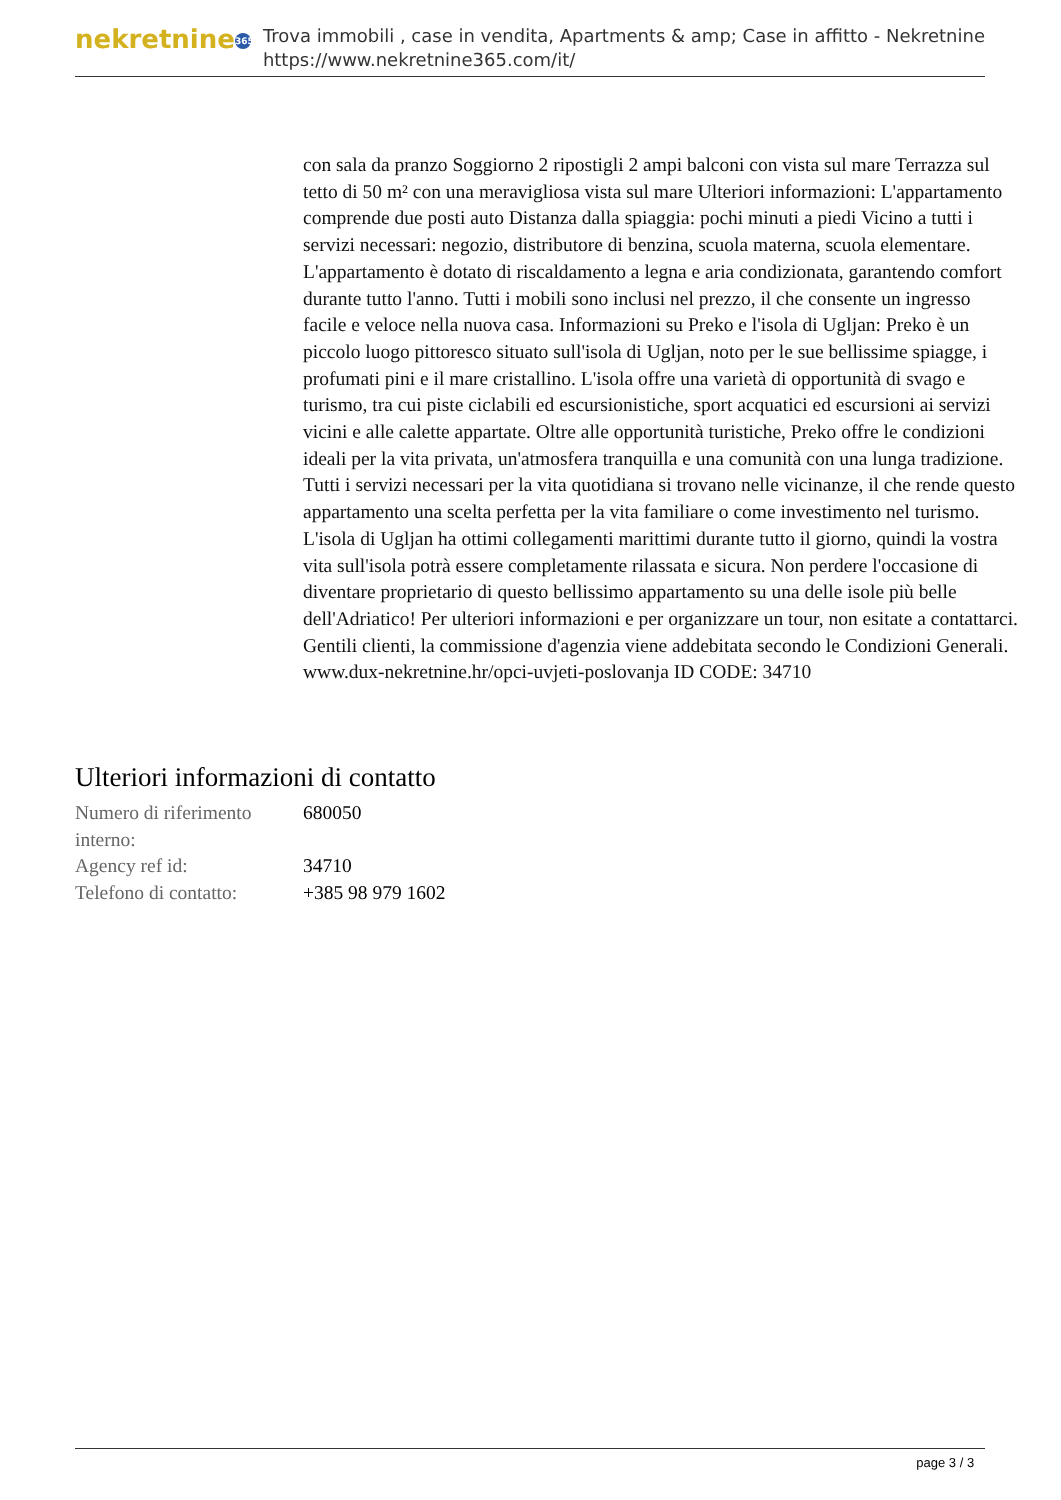nekretnine 365
Trova immobili , case in vendita, Apartments & amp; Case in affitto - Nekretnine
https://www.nekretnine365.com/it/
con sala da pranzo Soggiorno 2 ripostigli 2 ampi balconi con vista sul mare Terrazza sul tetto di 50 m² con una meravigliosa vista sul mare Ulteriori informazioni: L'appartamento comprende due posti auto Distanza dalla spiaggia: pochi minuti a piedi Vicino a tutti i servizi necessari: negozio, distributore di benzina, scuola materna, scuola elementare. L'appartamento è dotato di riscaldamento a legna e aria condizionata, garantendo comfort durante tutto l'anno. Tutti i mobili sono inclusi nel prezzo, il che consente un ingresso facile e veloce nella nuova casa. Informazioni su Preko e l'isola di Ugljan: Preko è un piccolo luogo pittoresco situato sull'isola di Ugljan, noto per le sue bellissime spiagge, i profumati pini e il mare cristallino. L'isola offre una varietà di opportunità di svago e turismo, tra cui piste ciclabili ed escursionistiche, sport acquatici ed escursioni ai servizi vicini e alle calette appartate. Oltre alle opportunità turistiche, Preko offre le condizioni ideali per la vita privata, un'atmosfera tranquilla e una comunità con una lunga tradizione. Tutti i servizi necessari per la vita quotidiana si trovano nelle vicinanze, il che rende questo appartamento una scelta perfetta per la vita familiare o come investimento nel turismo. L'isola di Ugljan ha ottimi collegamenti marittimi durante tutto il giorno, quindi la vostra vita sull'isola potrà essere completamente rilassata e sicura. Non perdere l'occasione di diventare proprietario di questo bellissimo appartamento su una delle isole più belle dell'Adriatico! Per ulteriori informazioni e per organizzare un tour, non esitate a contattarci. Gentili clienti, la commissione d'agenzia viene addebitata secondo le Condizioni Generali. www.dux-nekretnine.hr/opci-uvjeti-poslovanja ID CODE: 34710
Ulteriori informazioni di contatto
| Numero di riferimento interno: | 680050 |
| Agency ref id: | 34710 |
| Telefono di contatto: | +385 98 979 1602 |
page 3 / 3